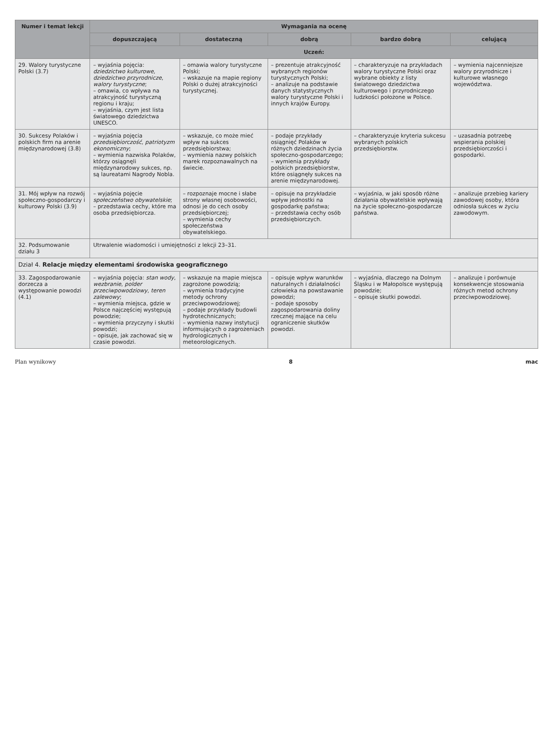| Numer i temat lekcji | Wymagania na ocenę | | | | |
| --- | --- | --- | --- | --- | --- |
| | dopuszczającą | dostateczną | dobrą | bardzo dobrą | celującą |
| | Uczeń: | | | | |
| 29. Walory turystyczne Polski (3.7) | – wyjaśnia pojęcia: dziedzictwo kulturowe , dziedzictwo przyrodnicze , walory turystyczne ; – omawia, co wpływa na atrakcyjność turystyczną regionu i kraju; – wyjaśnia, czym jest lista światowego dziedzictwa UNESCO. | – omawia walory turystyczne Polski; – wskazuje na mapie regiony Polski o dużej atrakcyjności turystycznej. | – prezentuje atrakcyjność wybranych regionów turystycznych Polski; – analizuje na podstawie danych statystycznych walory turystyczne Polski i innych krajów Europy. | – charakteryzuje na przykładach walory turystyczne Polski oraz wybrane obiekty z listy światowego dziedzictwa kulturowego i przyrodniczego ludzkości położone w Polsce. | – wymienia najcenniejsze walory przyrodnicze i kulturowe własnego województwa. |
| 30. Sukcesy Polaków i polskich firm na arenie międzynarodowej (3.8) | – wyjaśnia pojęcia przedsiębiorczość , patriotyzm ekonomiczny ; – wymienia nazwiska Polaków, którzy osiągnęli międzynarodowy sukces, np. są laureatami Nagrody Nobla. | – wskazuje, co może mieć wpływ na sukces przedsiębiorstwa; – wymienia nazwy polskich marek rozpoznawalnych na świecie. | – podaje przykłady osiągnięć Polaków w różnych dziedzinach życia społeczno-gospodarczego; – wymienia przykłady polskich przedsiębiorstw, które osiągnęły sukces na arenie międzynarodowej. | – charakteryzuje kryteria sukcesu wybranych polskich przedsiębiorstw. | – uzasadnia potrzebę wspierania polskiej przedsiębiorczości i gospodarki. |
| 31. Mój wpływ na rozwój społeczno-gospodarczy i kulturowy Polski (3.9) | – wyjaśnia pojęcie społeczeństwo obywatelskie ; – przedstawia cechy, które ma osoba przedsiębiorcza. | – rozpoznaje mocne i słabe strony własnej osobowości, odnosi je do cech osoby przedsiębiorczej; – wymienia cechy społeczeństwa obywatelskiego. | – opisuje na przykładzie wpływ jednostki na gospodarkę państwa; – przedstawia cechy osób przedsiębiorczych. | – wyjaśnia, w jaki sposób różne działania obywatelskie wpływają na życie społeczno-gospodarcze państwa. | – analizuje przebieg kariery zawodowej osoby, która odniosła sukces w życiu zawodowym. |
| 32. Podsumowanie działu 3 | Utrwalenie wiadomości i umiejętności z lekcji 23–31. | | | | |
| Dział 4. Relacje między elementami środowiska geograficznego | | | | | |
| 33. Zagospodarowanie dorzecza a występowanie powodzi (4.1) | – wyjaśnia pojęcia: stan wody , wezbranie , polder przeciwpowodziowy , teren zalewowy ; – wymienia miejsca, gdzie w Polsce najczęściej występują powodzie; – wymienia przyczyny i skutki powodzi; – opisuje, jak zachować się w czasie powodzi. | – wskazuje na mapie miejsca zagrożone powodzią; – wymienia tradycyjne metody ochrony przeciwpowodziowej; – podaje przykłady budowli hydrotechnicznych; – wymienia nazwy instytucji informujących o zagrożeniach hydrologicznych i meteorologicznych. | – opisuje wpływ warunków naturalnych i działalności człowieka na powstawanie powodzi; – podaje sposoby zagospodarowania doliny rzecznej mające na celu ograniczenie skutków powodzi. | – wyjaśnia, dlaczego na Dolnym Śląsku i w Małopolsce występują powodzie; – opisuje skutki powodzi. | – analizuje i porównuje konsekwencje stosowania różnych metod ochrony przeciwpowodziowej. |
Plan wynikowy 8 mac